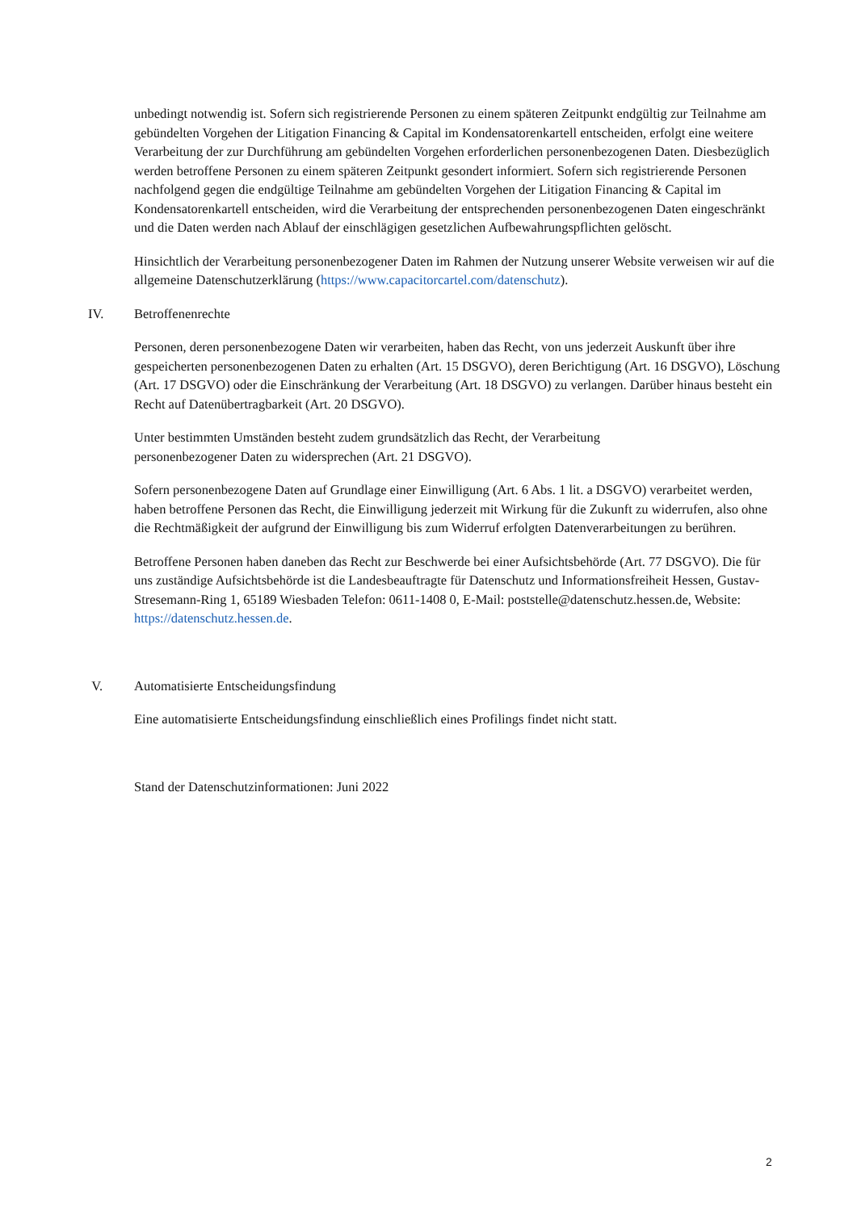unbedingt notwendig ist. Sofern sich registrierende Personen zu einem späteren Zeitpunkt endgültig zur Teilnahme am gebündelten Vorgehen der Litigation Financing & Capital im Kondensatorenkartell entscheiden, erfolgt eine weitere Verarbeitung der zur Durchführung am gebündelten Vorgehen erforderlichen personenbezogenen Daten. Diesbezüglich werden betroffene Personen zu einem späteren Zeitpunkt gesondert informiert. Sofern sich registrierende Personen nachfolgend gegen die endgültige Teilnahme am gebündelten Vorgehen der Litigation Financing & Capital im Kondensatorenkartell entscheiden, wird die Verarbeitung der entsprechenden personenbezogenen Daten eingeschränkt und die Daten werden nach Ablauf der einschlägigen gesetzlichen Aufbewahrungspflichten gelöscht.
Hinsichtlich der Verarbeitung personenbezogener Daten im Rahmen der Nutzung unserer Website verweisen wir auf die allgemeine Datenschutzerklärung (https://www.capacitorcartel.com/datenschutz).
IV. Betroffenenrechte
Personen, deren personenbezogene Daten wir verarbeiten, haben das Recht, von uns jederzeit Auskunft über ihre gespeicherten personenbezogenen Daten zu erhalten (Art. 15 DSGVO), deren Berichtigung (Art. 16 DSGVO), Löschung (Art. 17 DSGVO) oder die Einschränkung der Verarbeitung (Art. 18 DSGVO) zu verlangen. Darüber hinaus besteht ein Recht auf Datenübertragbarkeit (Art. 20 DSGVO).
Unter bestimmten Umständen besteht zudem grundsätzlich das Recht, der Verarbeitung
personenbezogener Daten zu widersprechen (Art. 21 DSGVO).
Sofern personenbezogene Daten auf Grundlage einer Einwilligung (Art. 6 Abs. 1 lit. a DSGVO) verarbeitet werden, haben betroffene Personen das Recht, die Einwilligung jederzeit mit Wirkung für die Zukunft zu widerrufen, also ohne die Rechtmäßigkeit der aufgrund der Einwilligung bis zum Widerruf erfolgten Datenverarbeitungen zu berühren.
Betroffene Personen haben daneben das Recht zur Beschwerde bei einer Aufsichtsbehörde (Art. 77 DSGVO). Die für uns zuständige Aufsichtsbehörde ist die Landesbeauftragte für Datenschutz und Informationsfreiheit Hessen, Gustav-Stresemann-Ring 1, 65189 Wiesbaden Telefon: 0611-1408 0, E-Mail: poststelle@datenschutz.hessen.de, Website: https://datenschutz.hessen.de.
V. Automatisierte Entscheidungsfindung
Eine automatisierte Entscheidungsfindung einschließlich eines Profilings findet nicht statt.
Stand der Datenschutzinformationen: Juni 2022
2